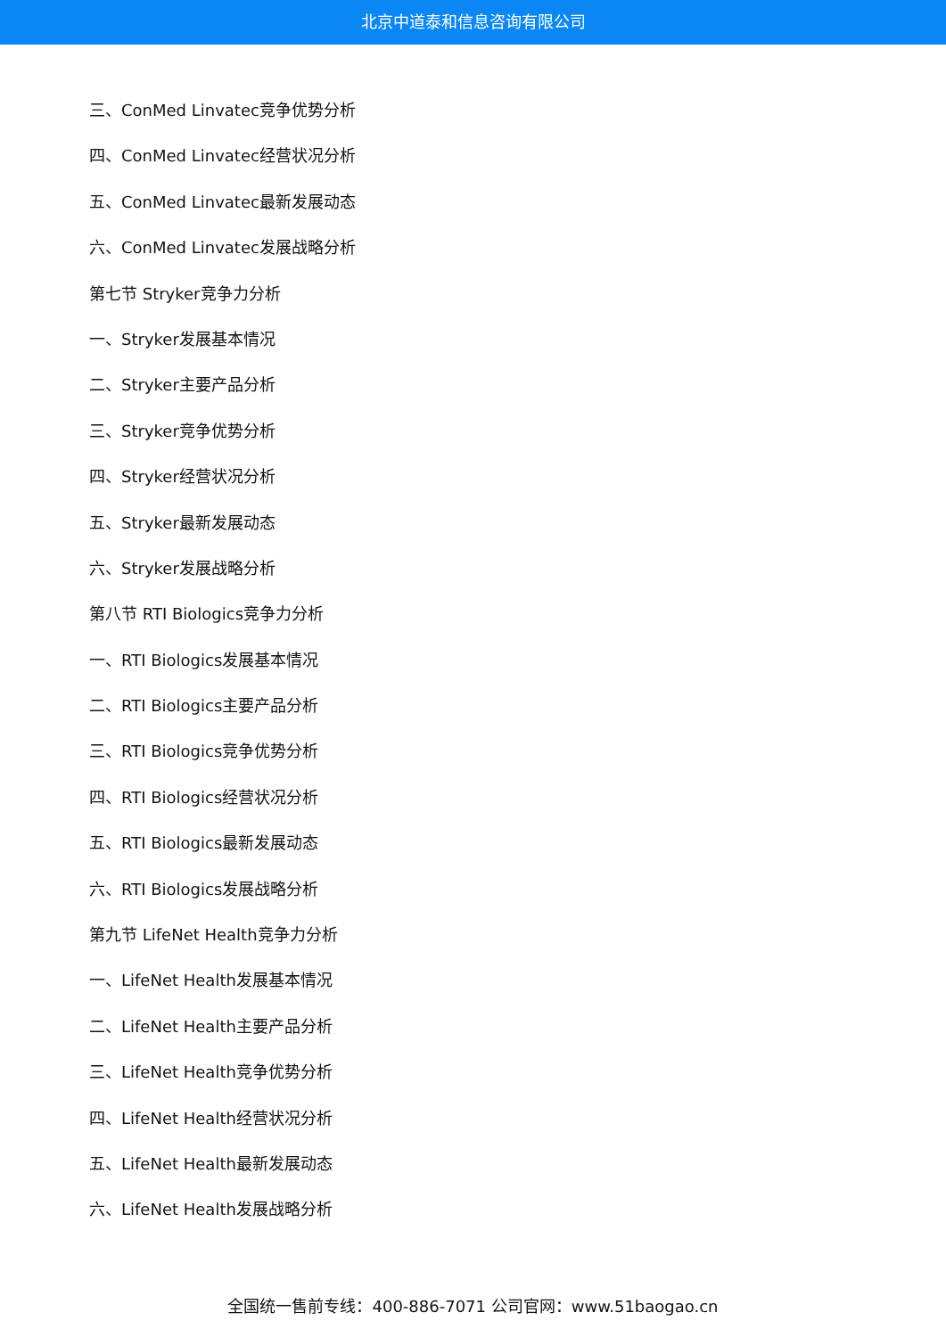北京中道泰和信息咨询有限公司
三、ConMed Linvatec竞争优势分析
四、ConMed Linvatec经营状况分析
五、ConMed Linvatec最新发展动态
六、ConMed Linvatec发展战略分析
第七节 Stryker竞争力分析
一、Stryker发展基本情况
二、Stryker主要产品分析
三、Stryker竞争优势分析
四、Stryker经营状况分析
五、Stryker最新发展动态
六、Stryker发展战略分析
第八节 RTI Biologics竞争力分析
一、RTI Biologics发展基本情况
二、RTI Biologics主要产品分析
三、RTI Biologics竞争优势分析
四、RTI Biologics经营状况分析
五、RTI Biologics最新发展动态
六、RTI Biologics发展战略分析
第九节 LifeNet Health竞争力分析
一、LifeNet Health发展基本情况
二、LifeNet Health主要产品分析
三、LifeNet Health竞争优势分析
四、LifeNet Health经营状况分析
五、LifeNet Health最新发展动态
六、LifeNet Health发展战略分析
全国统一售前专线：400-886-7071 公司官网：www.51baogao.cn